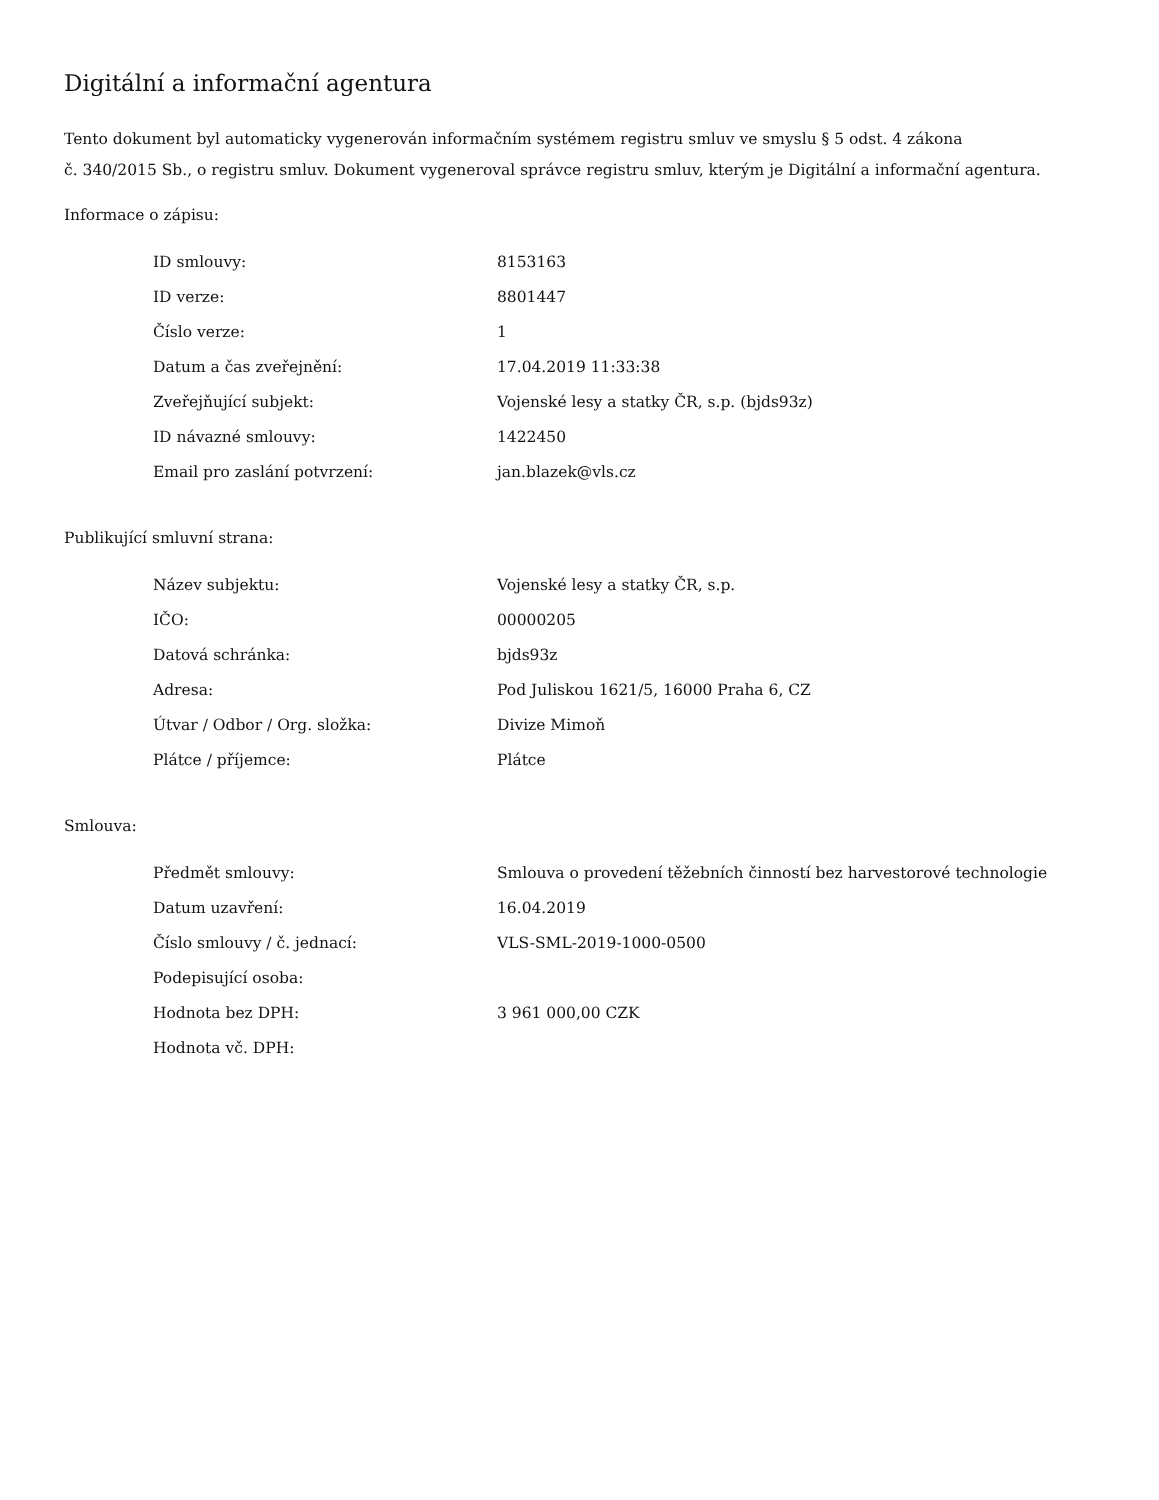Digitální a informační agentura
Tento dokument byl automaticky vygenerován informačním systémem registru smluv ve smyslu § 5 odst. 4 zákona
č. 340/2015 Sb., o registru smluv. Dokument vygeneroval správce registru smluv, kterým je Digitální a informační agentura.
Informace o zápisu:
| ID smlouvy: | 8153163 |
| ID verze: | 8801447 |
| Číslo verze: | 1 |
| Datum a čas zveřejnění: | 17.04.2019 11:33:38 |
| Zveřejňující subjekt: | Vojenské lesy a statky ČR, s.p. (bjds93z) |
| ID návazné smlouvy: | 1422450 |
| Email pro zaslání potvrzení: | jan.blazek@vls.cz |
Publikující smluvní strana:
| Název subjektu: | Vojenské lesy a statky ČR, s.p. |
| IČO: | 00000205 |
| Datová schránka: | bjds93z |
| Adresa: | Pod Juliskou 1621/5, 16000 Praha 6, CZ |
| Útvar / Odbor / Org. složka: | Divize Mimoň |
| Plátce / příjemce: | Plátce |
Smlouva:
| Předmět smlouvy: | Smlouva o provedení těžebních činností bez harvestorové technologie |
| Datum uzavření: | 16.04.2019 |
| Číslo smlouvy / č. jednací: | VLS-SML-2019-1000-0500 |
| Podepisující osoba: | |
| Hodnota bez DPH: | 3 961 000,00 CZK |
| Hodnota vč. DPH: | |